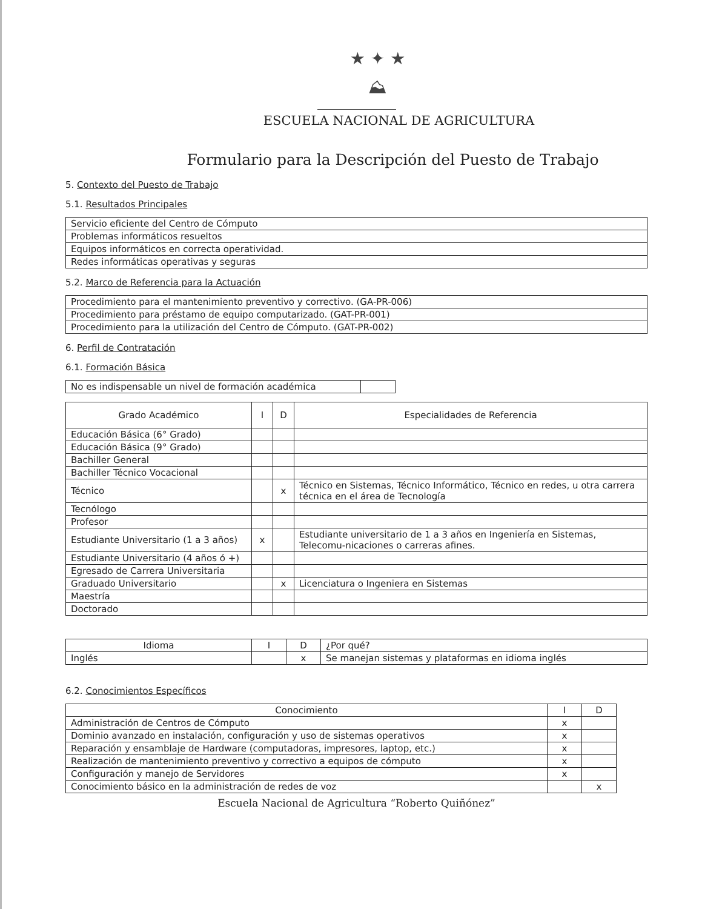★ ✦ ★
⛰
ESCUELA NACIONAL DE AGRICULTURA
Formulario para la Descripción del Puesto de Trabajo
5. Contexto del Puesto de Trabajo
5.1. Resultados Principales
| Servicio eficiente del Centro de Cómputo |
| Problemas informáticos resueltos |
| Equipos informáticos en correcta operatividad. |
| Redes informáticas operativas y seguras |
5.2. Marco de Referencia para la Actuación
| Procedimiento para el mantenimiento preventivo y correctivo. (GA-PR-006) |
| Procedimiento para préstamo de equipo computarizado. (GAT-PR-001) |
| Procedimiento para la utilización del Centro de Cómputo. (GAT-PR-002) |
6. Perfil de Contratación
6.1. Formación Básica
| No es indispensable un nivel de formación académica | |
| Grado Académico | I | D | Especialidades de Referencia |
| --- | --- | --- | --- |
| Educación Básica (6° Grado) | | | |
| Educación Básica (9° Grado) | | | |
| Bachiller General | | | |
| Bachiller Técnico Vocacional | | | |
| Técnico | | x | Técnico en Sistemas, Técnico Informático, Técnico en redes, u otra carrera técnica en el área de Tecnología |
| Tecnólogo | | | |
| Profesor | | | |
| Estudiante Universitario (1 a 3 años) | x | | Estudiante universitario de 1 a 3 años en Ingeniería en Sistemas, Telecomu-nicaciones o carreras afines. |
| Estudiante Universitario (4 años ó +) | | | |
| Egresado de Carrera Universitaria | | | |
| Graduado Universitario | | x | Licenciatura o Ingeniera en Sistemas |
| Maestría | | | |
| Doctorado | | | |
| Idioma | I | D | ¿Por qué? |
| --- | --- | --- | --- |
| Inglés | | x | Se manejan sistemas y plataformas en idioma inglés |
6.2. Conocimientos Específicos
| Conocimiento | I | D |
| --- | --- | --- |
| Administración de Centros de Cómputo | x | |
| Dominio avanzado en instalación, configuración y uso de sistemas operativos | x | |
| Reparación y ensamblaje de Hardware (computadoras, impresores, laptop, etc.) | x | |
| Realización de mantenimiento preventivo y correctivo a equipos de cómputo | x | |
| Configuración y manejo de Servidores | x | |
| Conocimiento básico en la administración de redes de voz | | x |
Escuela Nacional de Agricultura “Roberto Quiñónez”